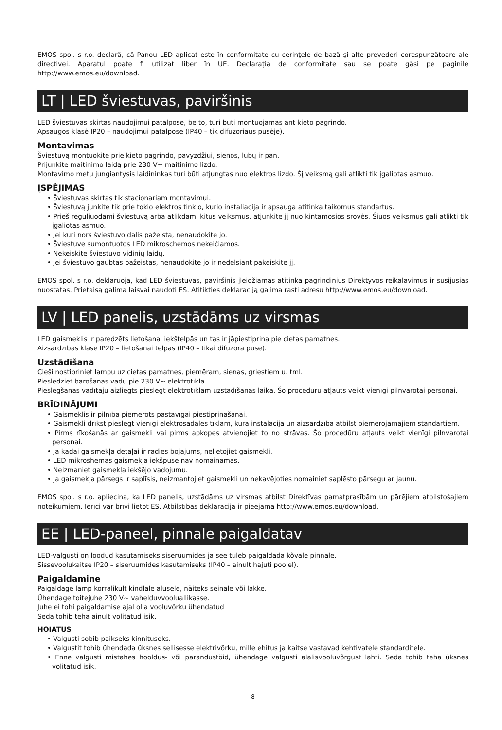EMOS spol. s r.o. declară, că Panou LED aplicat este în conformitate cu cerinţele de bază şi alte prevederi corespunzătoare ale directivei. Aparatul poate fi utilizat liber în UE. Declaraţia de conformitate sau se poate găsi pe paginile http://www.emos.eu/download.
LT | LED šviestuvas, paviršinis
LED šviestuvas skirtas naudojimui patalpose, be to, turi būti montuojamas ant kieto pagrindo.
Apsaugos klasė IP20 – naudojimui patalpose (IP40 – tik difuzoriaus pusėje).
Montavimas
Šviestuvą montuokite prie kieto pagrindo, pavyzdžiui, sienos, lubų ir pan.
Prijunkite maitinimo laidą prie 230 V~ maitinimo lizdo.
Montavimo metu jungiantysis laidininkas turi būti atjungtas nuo elektros lizdo. Šį veiksmą gali atlikti tik įgaliotas asmuo.
ĮSPĖJIMAS
• Šviestuvas skirtas tik stacionariam montavimui.
• Šviestuvą junkite tik prie tokio elektros tinklo, kurio instaliacija ir apsauga atitinka taikomus standartus.
• Prieš reguliuodami šviestuvą arba atlikdami kitus veiksmus, atjunkite jį nuo kintamosios srovės. Šiuos veiksmus gali atlikti tik įgaliotas asmuo.
• Jei kuri nors šviestuvo dalis pažeista, nenaudokite jo.
• Šviestuve sumontuotos LED mikroschemos nekeičiamos.
• Nekeiskite šviestuvo vidinių laidų.
• Jei šviestuvo gaubtas pažeistas, nenaudokite jo ir nedelsiant pakeiskite jį.
EMOS spol. s r.o. deklaruoja, kad LED šviestuvas, paviršinis įleidžiamas atitinka pagrindinius Direktyvos reikalavimus ir susijusias nuostatas. Prietaisą galima laisvai naudoti ES. Atitikties deklaraciją galima rasti adresu http://www.emos.eu/download.
LV | LED panelis, uzstādāms uz virsmas
LED gaismeklis ir paredzēts lietošanai iekštelpās un tas ir jāpiestiprina pie cietas pamatnes.
Aizsardzības klase IP20 – lietošanai telpās (IP40 – tikai difuzora pusē).
Uzstādīšana
Cieši nostipriniet lampu uz cietas pamatnes, piemēram, sienas, griestiem u. tml.
Pieslēdziet barošanas vadu pie 230 V~ elektrotīkla.
Pieslēgšanas vadītāju aizliegts pieslēgt elektrotīklam uzstādīšanas laikā. Šo procedūru atļauts veikt vienīgi pilnvarotai personai.
BRĪDINĀJUMI
• Gaismeklis ir pilnībā piemērots pastāvīgai piestiprināšanai.
• Gaismekli drīkst pieslēgt vienīgi elektrosadales tīklam, kura instalācija un aizsardzība atbilst piemērojamajiem standartiem.
• Pirms rīkošanās ar gaismekli vai pirms apkopes atvienojiet to no strāvas. Šo procedūru atļauts veikt vienīgi pilnvarotai personai.
• Ja kādai gaismekļa detaļai ir radies bojājums, nelietojiet gaismekli.
• LED mikroshēmas gaismekļa iekšpusē nav nomaināmas.
• Neizmaniet gaismekļa iekšējo vadojumu.
• Ja gaismekļa pārsegs ir saplīsis, neizmantojiet gaismekli un nekavējoties nomainiet saplēsto pārsegu ar jaunu.
EMOS spol. s r.o. apliecina, ka LED panelis, uzstādāms uz virsmas atbilst Direktīvas pamatprasībām un pārējiem atbilstošajiem noteikumiem. Ierīci var brīvi lietot ES. Atbilstības deklarācija ir pieejama http://www.emos.eu/download.
EE | LED-paneel, pinnale paigaldatav
LED-valgusti on loodud kasutamiseks siseruumides ja see tuleb paigaldada kõvale pinnale.
Sissevoolukaitse IP20 – siseruumides kasutamiseks (IP40 – ainult hajuti poolel).
Paigaldamine
Paigaldage lamp korralikult kindlale alusele, näiteks seinale või lakke.
Ühendage toitejuhe 230 V~ vahelduvvooluallikasse.
Juhe ei tohi paigaldamise ajal olla vooluvõrku ühendatud
Seda tohib teha ainult volitatud isik.
HOIATUS
• Valgusti sobib paikseks kinnituseks.
• Valgustit tohib ühendada üksnes sellisesse elektrivõrku, mille ehitus ja kaitse vastavad kehtivatele standarditele.
• Enne valgusti mistahes hooldus- või parandustöid, ühendage valgusti alalisvooluvõrgust lahti. Seda tohib teha üksnes volitatud isik.
8